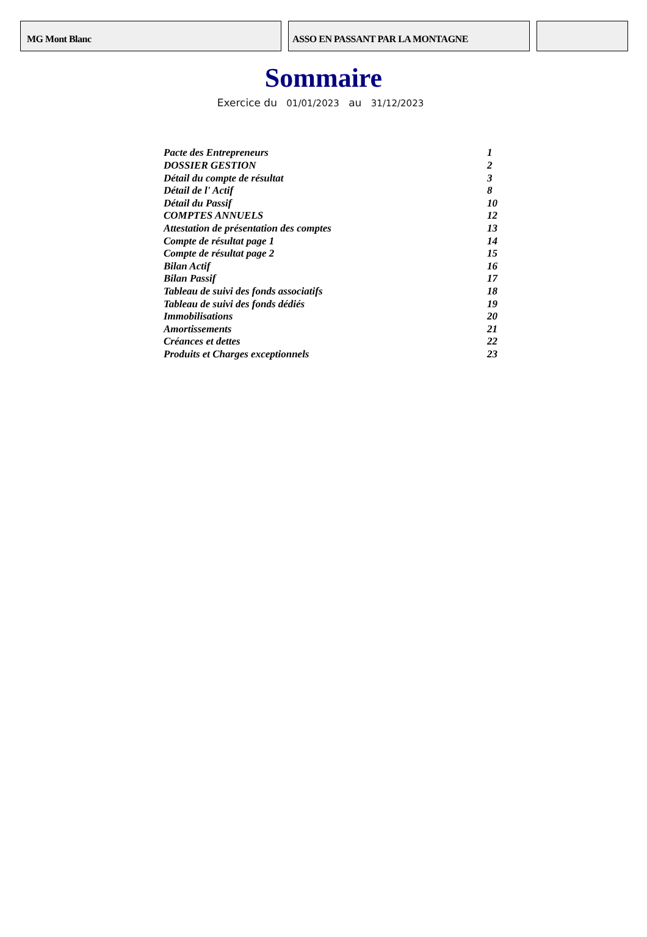MG Mont Blanc ASSO EN PASSANT PAR LA MONTAGNE
Sommaire
Exercice du 01/01/2023 au 31/12/2023
| Pacte des Entrepreneurs | 1 |
| DOSSIER GESTION | 2 |
| Détail du compte de résultat | 3 |
| Détail de l' Actif | 8 |
| Détail du Passif | 10 |
| COMPTES ANNUELS | 12 |
| Attestation de présentation des comptes | 13 |
| Compte de résultat page 1 | 14 |
| Compte de résultat page 2 | 15 |
| Bilan Actif | 16 |
| Bilan Passif | 17 |
| Tableau de suivi des fonds associatifs | 18 |
| Tableau de suivi des fonds dédiés | 19 |
| Immobilisations | 20 |
| Amortissements | 21 |
| Créances et dettes | 22 |
| Produits et Charges exceptionnels | 23 |